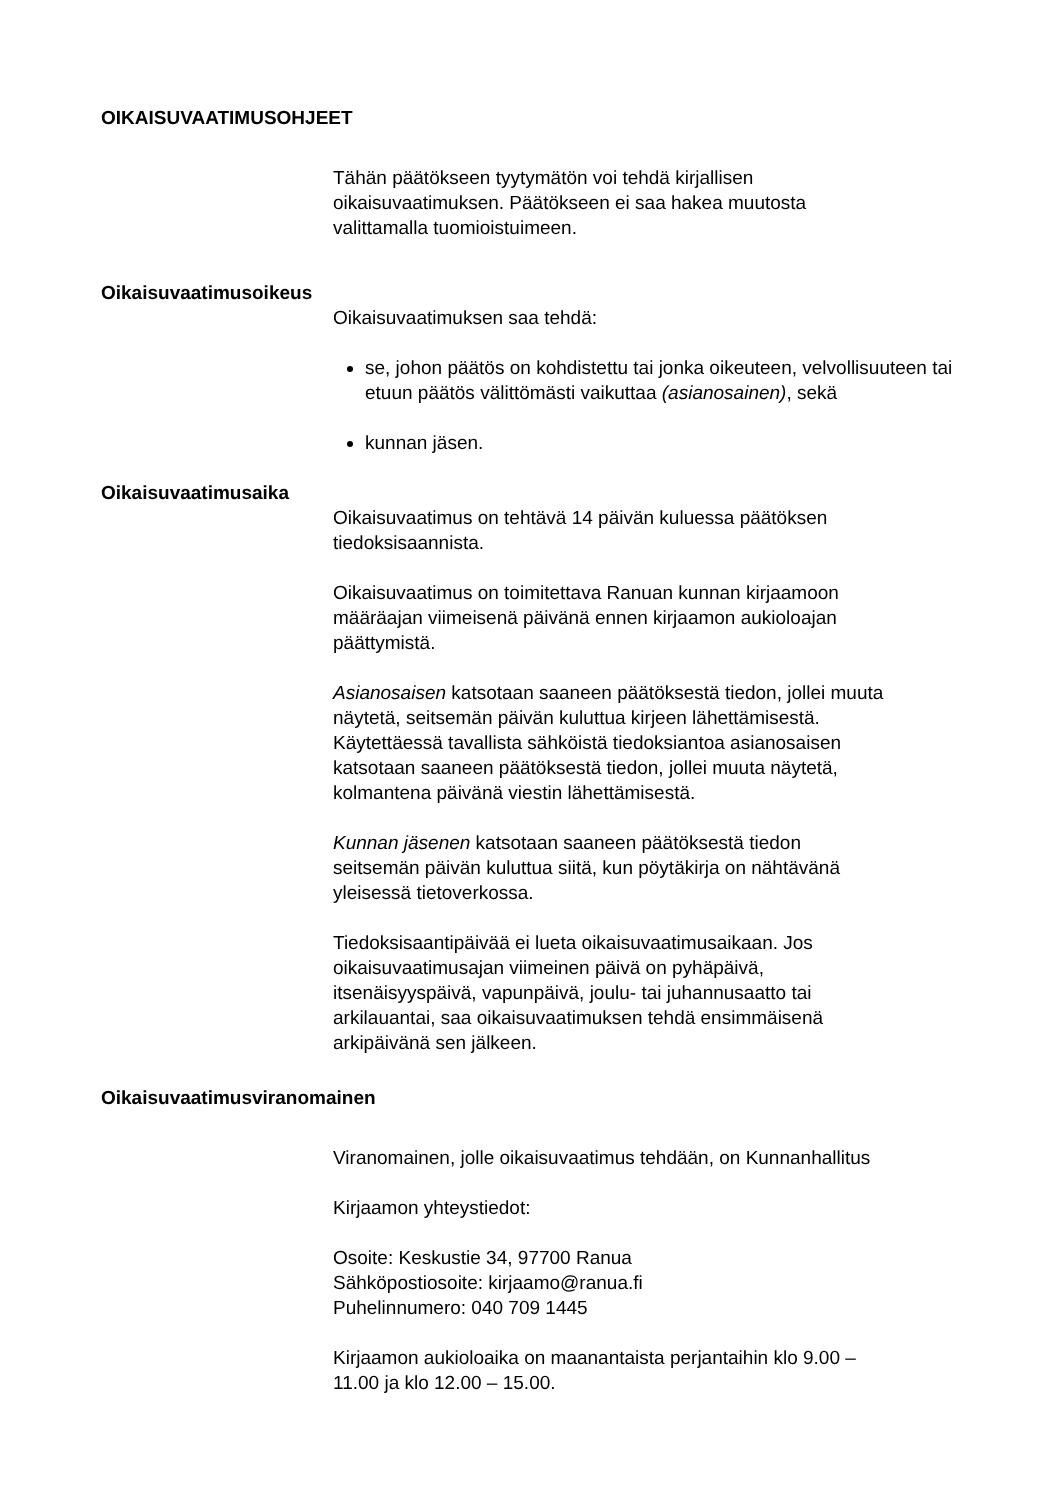OIKAISUVAATIMUSOHJEET
Tähän päätökseen tyytymätön voi tehdä kirjallisen
oikaisuvaatimuksen. Päätökseen ei saa hakea muutosta
valittamalla tuomioistuimeen.
Oikaisuvaatimusoikeus
Oikaisuvaatimuksen saa tehdä:
se, johon päätös on kohdistettu tai jonka oikeuteen, velvollisuuteen tai etuun päätös välittömästi vaikuttaa (asianosainen), sekä
kunnan jäsen.
Oikaisuvaatimusaika
Oikaisuvaatimus on tehtävä 14 päivän kuluessa päätöksen
tiedoksisaannista.
Oikaisuvaatimus on toimitettava Ranuan kunnan kirjaamoon
määräajan viimeisenä päivänä ennen kirjaamon aukioloajan
päättymistä.
Asianosaisen katsotaan saaneen päätöksestä tiedon, jollei muuta
näytetä, seitsemän päivän kuluttua kirjeen lähettämisestä.
Käytettäessä tavallista sähköistä tiedoksiantoa asianosaisen
katsotaan saaneen päätöksestä tiedon, jollei muuta näytetä,
kolmantena päivänä viestin lähettämisestä.
Kunnan jäsenen katsotaan saaneen päätöksestä tiedon
seitsemän päivän kuluttua siitä, kun pöytäkirja on nähtävänä
yleisessä tietoverkossa.
Tiedoksisaantipäivää ei lueta oikaisuvaatimusaikaan. Jos
oikaisuvaatimusajan viimeinen päivä on pyhäpäivä,
itsenäisyyspäivä, vapunpäivä, joulu- tai juhannusaatto tai
arkilauantai, saa oikaisuvaatimuksen tehdä ensimmäisenä
arkipäivänä sen jälkeen.
Oikaisuvaatimusviranomainen
Viranomainen, jolle oikaisuvaatimus tehdään, on Kunnanhallitus
Kirjaamon yhteystiedot:
Osoite: Keskustie 34, 97700 Ranua
Sähköpostiosoite: kirjaamo@ranua.fi
Puhelinnumero: 040 709 1445
Kirjaamon aukioloaika on maanantaista perjantaihin klo 9.00 –
11.00 ja klo 12.00 – 15.00.